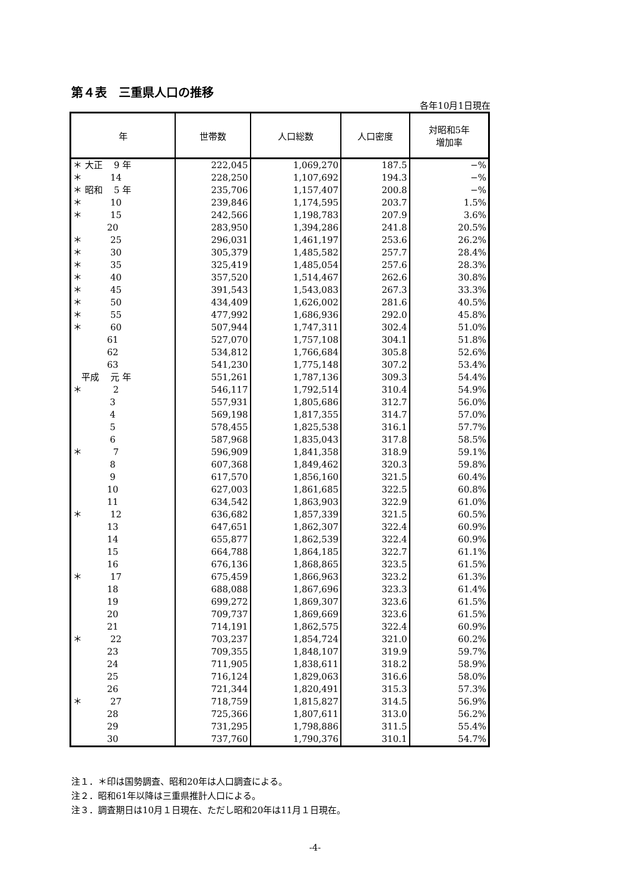第４表　三重県人口の推移
各年10月1日現在
| 年 | 世帯数 | 人口総数 | 人口密度 | 対昭和5年 増加率 |
| --- | --- | --- | --- | --- |
| ＊ 大正 9 年 | 222,045 | 1,069,270 | 187.5 | −% |
| ＊ 14 | 228,250 | 1,107,692 | 194.3 | −% |
| ＊ 昭和 5 年 | 235,706 | 1,157,407 | 200.8 | −% |
| ＊ 10 | 239,846 | 1,174,595 | 203.7 | 1.5% |
| ＊ 15 | 242,566 | 1,198,783 | 207.9 | 3.6% |
| 20 | 283,950 | 1,394,286 | 241.8 | 20.5% |
| ＊ 25 | 296,031 | 1,461,197 | 253.6 | 26.2% |
| ＊ 30 | 305,379 | 1,485,582 | 257.7 | 28.4% |
| ＊ 35 | 325,419 | 1,485,054 | 257.6 | 28.3% |
| ＊ 40 | 357,520 | 1,514,467 | 262.6 | 30.8% |
| ＊ 45 | 391,543 | 1,543,083 | 267.3 | 33.3% |
| ＊ 50 | 434,409 | 1,626,002 | 281.6 | 40.5% |
| ＊ 55 | 477,992 | 1,686,936 | 292.0 | 45.8% |
| ＊ 60 | 507,944 | 1,747,311 | 302.4 | 51.0% |
| 61 | 527,070 | 1,757,108 | 304.1 | 51.8% |
| 62 | 534,812 | 1,766,684 | 305.8 | 52.6% |
| 63 | 541,230 | 1,775,148 | 307.2 | 53.4% |
| 平成 元 年 | 551,261 | 1,787,136 | 309.3 | 54.4% |
| ＊ 2 | 546,117 | 1,792,514 | 310.4 | 54.9% |
| 3 | 557,931 | 1,805,686 | 312.7 | 56.0% |
| 4 | 569,198 | 1,817,355 | 314.7 | 57.0% |
| 5 | 578,455 | 1,825,538 | 316.1 | 57.7% |
| 6 | 587,968 | 1,835,043 | 317.8 | 58.5% |
| ＊ 7 | 596,909 | 1,841,358 | 318.9 | 59.1% |
| 8 | 607,368 | 1,849,462 | 320.3 | 59.8% |
| 9 | 617,570 | 1,856,160 | 321.5 | 60.4% |
| 10 | 627,003 | 1,861,685 | 322.5 | 60.8% |
| 11 | 634,542 | 1,863,903 | 322.9 | 61.0% |
| ＊ 12 | 636,682 | 1,857,339 | 321.5 | 60.5% |
| 13 | 647,651 | 1,862,307 | 322.4 | 60.9% |
| 14 | 655,877 | 1,862,539 | 322.4 | 60.9% |
| 15 | 664,788 | 1,864,185 | 322.7 | 61.1% |
| 16 | 676,136 | 1,868,865 | 323.5 | 61.5% |
| ＊ 17 | 675,459 | 1,866,963 | 323.2 | 61.3% |
| 18 | 688,088 | 1,867,696 | 323.3 | 61.4% |
| 19 | 699,272 | 1,869,307 | 323.6 | 61.5% |
| 20 | 709,737 | 1,869,669 | 323.6 | 61.5% |
| 21 | 714,191 | 1,862,575 | 322.4 | 60.9% |
| ＊ 22 | 703,237 | 1,854,724 | 321.0 | 60.2% |
| 23 | 709,355 | 1,848,107 | 319.9 | 59.7% |
| 24 | 711,905 | 1,838,611 | 318.2 | 58.9% |
| 25 | 716,124 | 1,829,063 | 316.6 | 58.0% |
| 26 | 721,344 | 1,820,491 | 315.3 | 57.3% |
| ＊ 27 | 718,759 | 1,815,827 | 314.5 | 56.9% |
| 28 | 725,366 | 1,807,611 | 313.0 | 56.2% |
| 29 | 731,295 | 1,798,886 | 311.5 | 55.4% |
| 30 | 737,760 | 1,790,376 | 310.1 | 54.7% |
注１．＊印は国勢調査、昭和20年は人口調査による。
注２．昭和61年以降は三重県推計人口による。
注３．調査期日は10月１日現在、ただし昭和20年は11月１日現在。
-4-